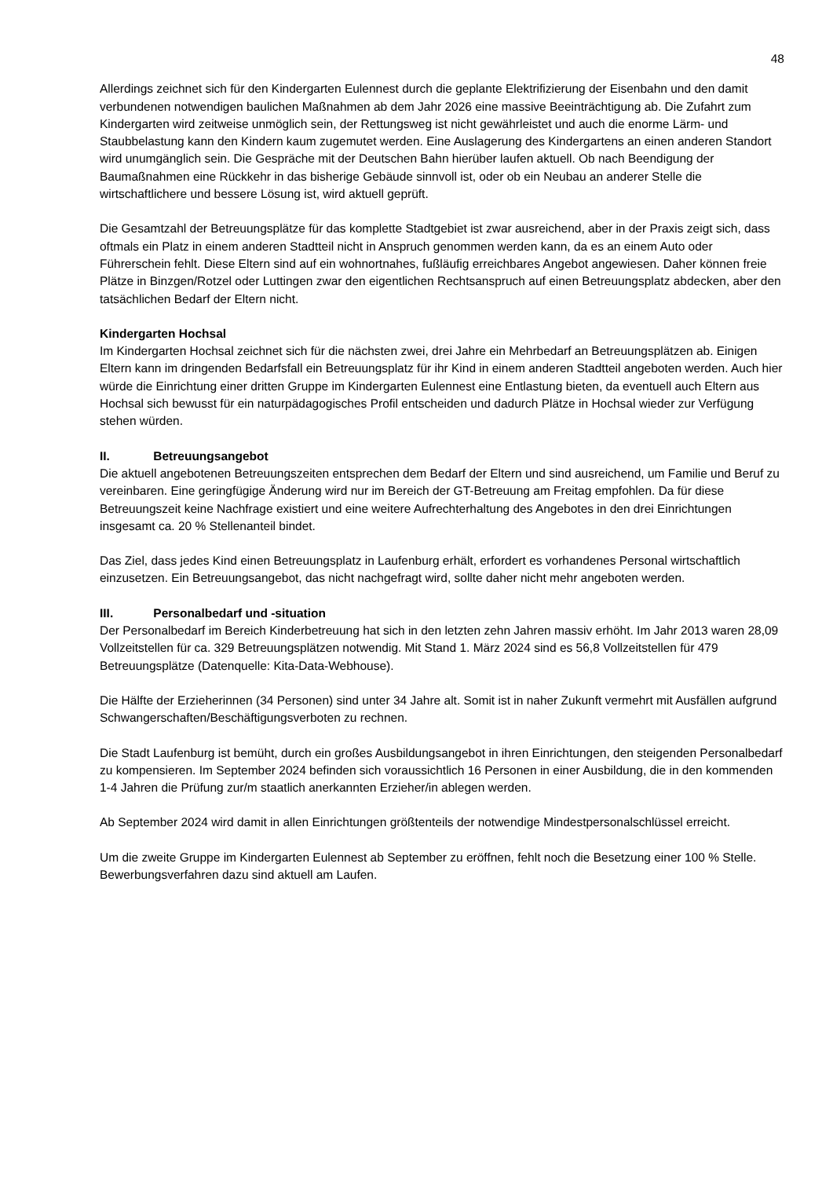48
Allerdings zeichnet sich für den Kindergarten Eulennest durch die geplante Elektrifizierung der Eisenbahn und den damit verbundenen notwendigen baulichen Maßnahmen ab dem Jahr 2026 eine massive Beeinträchtigung ab. Die Zufahrt zum Kindergarten wird zeitweise unmöglich sein, der Rettungsweg ist nicht gewährleistet und auch die enorme Lärm- und Staubbelastung kann den Kindern kaum zugemutet werden. Eine Auslagerung des Kindergartens an einen anderen Standort wird unumgänglich sein. Die Gespräche mit der Deutschen Bahn hierüber laufen aktuell. Ob nach Beendigung der Baumaßnahmen eine Rückkehr in das bisherige Gebäude sinnvoll ist, oder ob ein Neubau an anderer Stelle die wirtschaftlichere und bessere Lösung ist, wird aktuell geprüft.
Die Gesamtzahl der Betreuungsplätze für das komplette Stadtgebiet ist zwar ausreichend, aber in der Praxis zeigt sich, dass oftmals ein Platz in einem anderen Stadtteil nicht in Anspruch genommen werden kann, da es an einem Auto oder Führerschein fehlt. Diese Eltern sind auf ein wohnortnahes, fußläufig erreichbares Angebot angewiesen. Daher können freie Plätze in Binzgen/Rotzel oder Luttingen zwar den eigentlichen Rechtsanspruch auf einen Betreuungsplatz abdecken, aber den tatsächlichen Bedarf der Eltern nicht.
Kindergarten Hochsal
Im Kindergarten Hochsal zeichnet sich für die nächsten zwei, drei Jahre ein Mehrbedarf an Betreuungsplätzen ab. Einigen Eltern kann im dringenden Bedarfsfall ein Betreuungsplatz für ihr Kind in einem anderen Stadtteil angeboten werden. Auch hier würde die Einrichtung einer dritten Gruppe im Kindergarten Eulennest eine Entlastung bieten, da eventuell auch Eltern aus Hochsal sich bewusst für ein naturpädagogisches Profil entscheiden und dadurch Plätze in Hochsal wieder zur Verfügung stehen würden.
II. Betreuungsangebot
Die aktuell angebotenen Betreuungszeiten entsprechen dem Bedarf der Eltern und sind ausreichend, um Familie und Beruf zu vereinbaren. Eine geringfügige Änderung wird nur im Bereich der GT-Betreuung am Freitag empfohlen. Da für diese Betreuungszeit keine Nachfrage existiert und eine weitere Aufrechterhaltung des Angebotes in den drei Einrichtungen insgesamt ca. 20 % Stellenanteil bindet.
Das Ziel, dass jedes Kind einen Betreuungsplatz in Laufenburg erhält, erfordert es vorhandenes Personal wirtschaftlich einzusetzen. Ein Betreuungsangebot, das nicht nachgefragt wird, sollte daher nicht mehr angeboten werden.
III. Personalbedarf und -situation
Der Personalbedarf im Bereich Kinderbetreuung hat sich in den letzten zehn Jahren massiv erhöht. Im Jahr 2013 waren 28,09 Vollzeitstellen für ca. 329 Betreuungsplätzen notwendig. Mit Stand 1. März 2024 sind es 56,8 Vollzeitstellen für 479 Betreuungsplätze (Datenquelle: Kita-Data-Webhouse).
Die Hälfte der Erzieherinnen (34 Personen) sind unter 34 Jahre alt. Somit ist in naher Zukunft vermehrt mit Ausfällen aufgrund Schwangerschaften/Beschäftigungsverboten zu rechnen.
Die Stadt Laufenburg ist bemüht, durch ein großes Ausbildungsangebot in ihren Einrichtungen, den steigenden Personalbedarf zu kompensieren. Im September 2024 befinden sich voraussichtlich 16 Personen in einer Ausbildung, die in den kommenden 1-4 Jahren die Prüfung zur/m staatlich anerkannten Erzieher/in ablegen werden.
Ab September 2024 wird damit in allen Einrichtungen größtenteils der notwendige Mindestpersonalschlüssel erreicht.
Um die zweite Gruppe im Kindergarten Eulennest ab September zu eröffnen, fehlt noch die Besetzung einer 100 % Stelle. Bewerbungsverfahren dazu sind aktuell am Laufen.